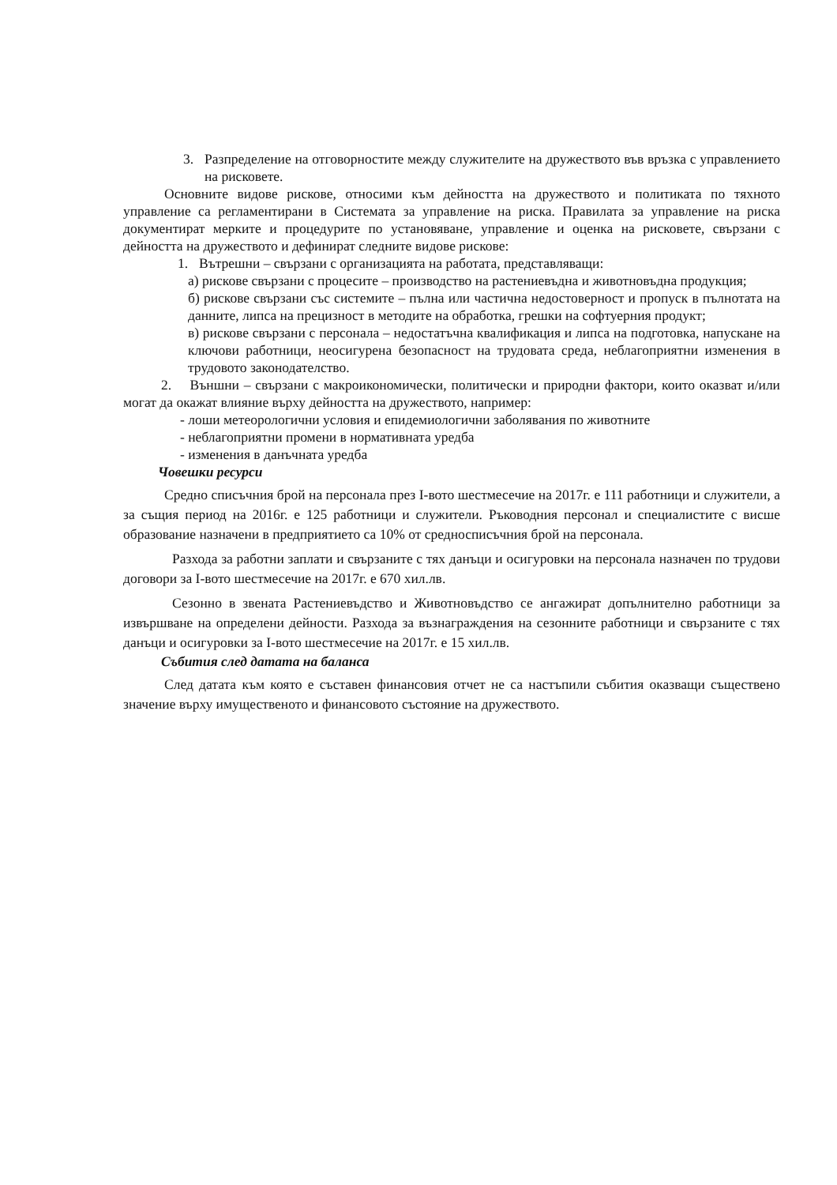3. Разпределение на отговорностите между служителите на дружеството във връзка с управлението на рисковете.
Основните видове рискове, относими към дейността на дружеството и политиката по тяхното управление са регламентирани в Системата за управление на риска. Правилата за управление на риска документират мерките и процедурите по установяване, управление и оценка на рисковете, свързани с дейността на дружеството и дефинират следните видове рискове:
1. Вътрешни – свързани с организацията на работата, представляващи:
а) рискове свързани с процесите – производство на растениевъдна и животновъдна продукция;
б) рискове свързани със системите – пълна или частична недостоверност и пропуск в пълнотата на данните, липса на прецизност в методите на обработка, грешки на софтуерния продукт;
в) рискове свързани с персонала – недостатъчна квалификация и липса на подготовка, напускане на ключови работници, неосигурена безопасност на трудовата среда, неблагоприятни изменения в трудовото законодателство.
2. Външни – свързани с макроикономически, политически и природни фактори, които оказват и/или могат да окажат влияние върху дейността на дружеството, например:
- лоши метеорологични условия и епидемиологични заболявания по животните
- неблагоприятни промени в нормативната уредба
- изменения в данъчната уредба
Човешки ресурси
Средно списъчния брой на персонала през І-вото шестмесечие на 2017г. е 111 работници и служители, а за същия период на 2016г. е 125 работници и служители. Ръководния персонал и специалистите с висше образование назначени в предприятието са 10% от средносписъчния брой на персонала.
Разхода за работни заплати и свързаните с тях данъци и осигуровки на персонала назначен по трудови договори за І-вото шестмесечие на 2017г. е 670 хил.лв.
Сезонно в звената Растениевъдство и Животновъдство се ангажират допълнително работници за извършване на определени дейности. Разхода за възнаграждения на сезонните работници и свързаните с тях данъци и осигуровки за І-вото шестмесечие на 2017г. е 15 хил.лв.
Събития след датата на баланса
След датата към която е съставен финансовия отчет не са настъпили събития оказващи съществено значение върху имущественото и финансовото състояние на дружеството.